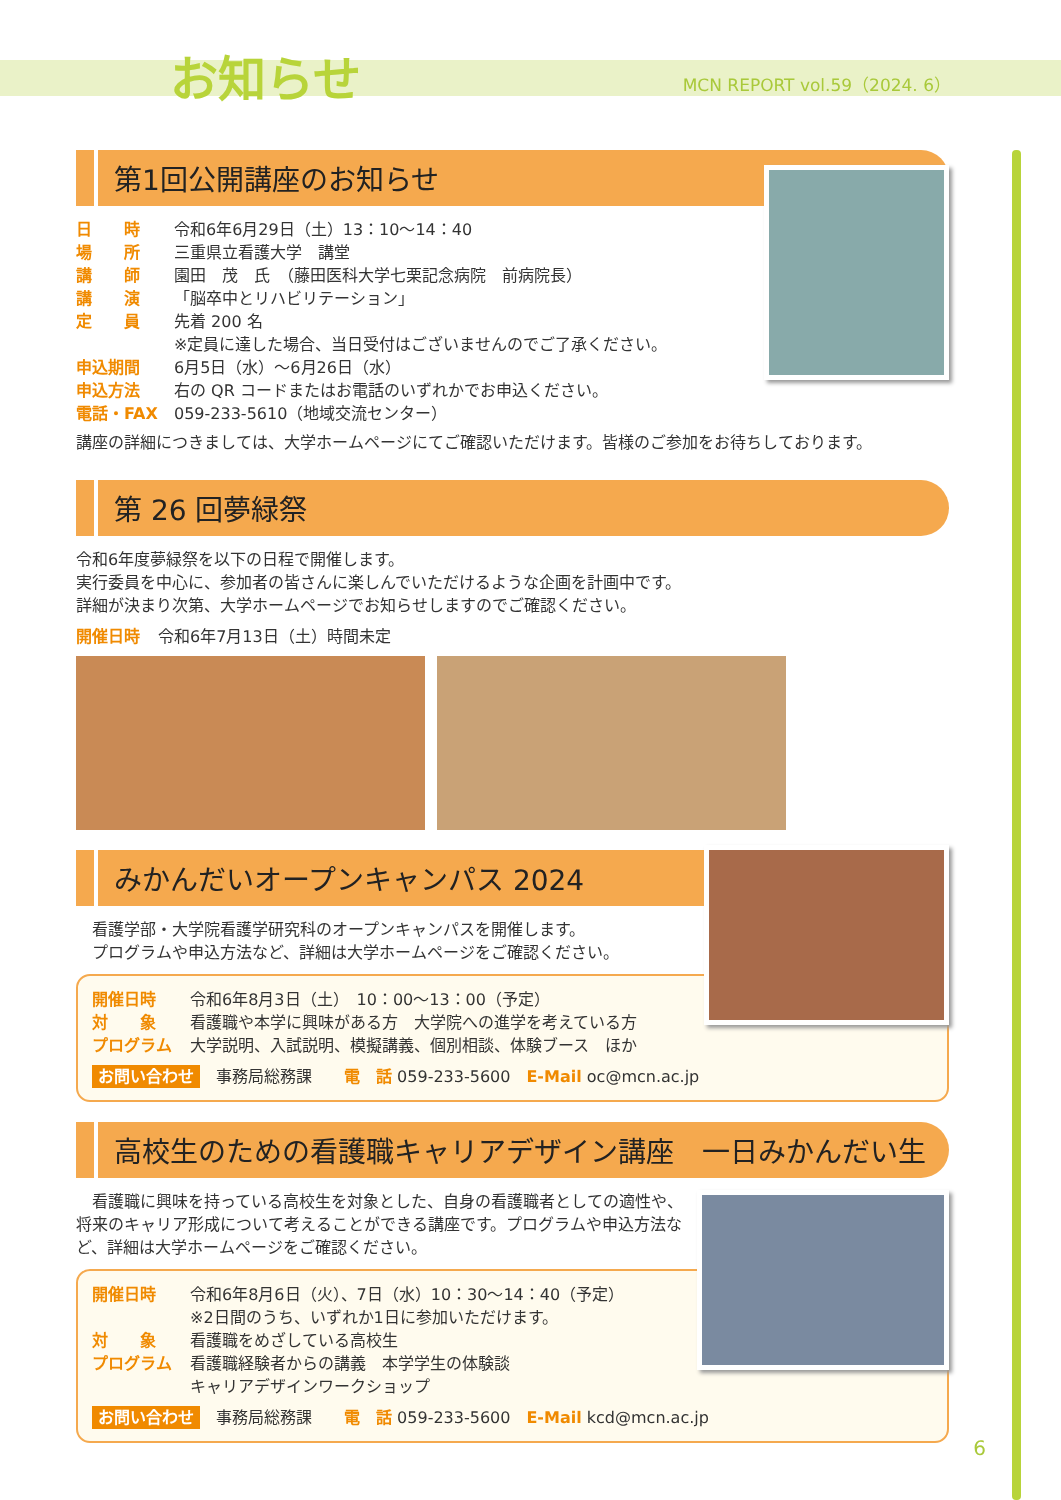お知らせ MCN REPORT vol.59（2024. 6）
第1回公開講座のお知らせ
日　　時 令和6年6月29日（土）13：10～14：40
場　　所 三重県立看護大学　講堂
講　　師 園田　茂　氏　（藤田医科大学七栗記念病院　前病院長）
講　　演 「脳卒中とリハビリテーション」
定　　員 先着 200 名
※定員に達した場合、当日受付はございませんのでご了承ください。
申込期間 6月5日（水）～6月26日（水）
申込方法 右の QR コードまたはお電話のいずれかでお申込ください。
電話・FAX 059-233-5610（地域交流センター）
講座の詳細につきましては、大学ホームページにてご確認いただけます。皆様のご参加をお待ちしております。
第 26 回夢緑祭
令和6年度夢緑祭を以下の日程で開催します。
実行委員を中心に、参加者の皆さんに楽しんでいただけるような企画を計画中です。
詳細が決まり次第、大学ホームページでお知らせしますのでご確認ください。
開催日時 令和6年7月13日（土）時間未定
みかんだいオープンキャンパス 2024
看護学部・大学院看護学研究科のオープンキャンパスを開催します。
プログラムや申込方法など、詳細は大学ホームページをご確認ください。
開催日時 令和6年8月3日（土）　10：00～13：00（予定）
対　　象 看護職や本学に興味がある方　大学院への進学を考えている方
プログラム 大学説明、入試説明、模擬講義、個別相談、体験ブース　ほか
お問い合わせ　事務局総務課　　電　話 059-233-5600　E-Mail oc@mcn.ac.jp
高校生のための看護職キャリアデザイン講座　一日みかんだい生
　看護職に興味を持っている高校生を対象とした、自身の看護職者としての適性や、将来のキャリア形成について考えることができる講座です。プログラムや申込方法など、詳細は大学ホームページをご確認ください。
開催日時 令和6年8月6日（火）、7日（水）10：30～14：40（予定）
※2日間のうち、いずれか1日に参加いただけます。
対　　象 看護職をめざしている高校生
プログラム 看護職経験者からの講義　本学学生の体験談
キャリアデザインワークショップ
お問い合わせ　事務局総務課　　電　話 059-233-5600　E-Mail kcd@mcn.ac.jp
6